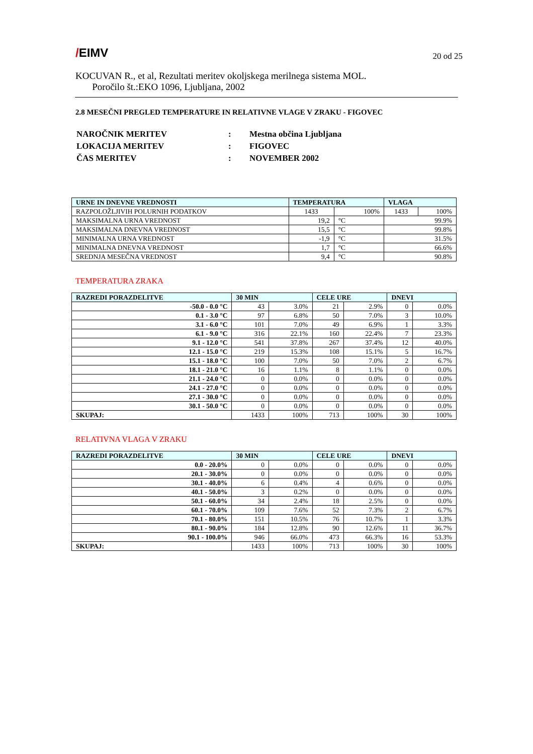/EIMV
KOCUVAN R., et al, Rezultati meritev okoljskega merilnega sistema MOL.
Poročilo št.:EKO 1096, Ljubljana, 2002
20 od 25
2.8 MESEČNI PREGLED TEMPERATURE IN RELATIVNE VLAGE V ZRAKU - FIGOVEC
| NAROČNIK MERITEV | : | Mestna občina Ljubljana |
| LOKACIJA MERITEV | : | FIGOVEC |
| ČAS MERITEV | : | NOVEMBER 2002 |
| URNE IN DNEVNE VREDNOSTI | TEMPERATURA | | VLAGA | |
| --- | --- | --- | --- | --- |
| RAZPOLOŽLJIVIH POLURNIH PODATKOV | 1433 | 100% | 1433 | 100% |
| MAKSIMALNA URNA VREDNOST | 19,2 | °C | 99.9% | |
| MAKSIMALNA DNEVNA VREDNOST | 15,5 | °C | 99.8% | |
| MINIMALNA URNA VREDNOST | -1,9 | °C | 31.5% | |
| MINIMALNA DNEVNA VREDNOST | 1,7 | °C | 66.6% | |
| SREDNJA MESEČNA VREDNOST | 9,4 | °C | 90.8% | |
TEMPERATURA ZRAKA
| RAZREDI PORAZDELITVE | 30 MIN | | CELE URE | | DNEVI | |
| --- | --- | --- | --- | --- | --- | --- |
| -50.0 - 0.0 °C | 43 | 3.0% | 21 | 2.9% | 0 | 0.0% |
| 0.1 - 3.0 °C | 97 | 6.8% | 50 | 7.0% | 3 | 10.0% |
| 3.1 - 6.0 °C | 101 | 7.0% | 49 | 6.9% | 1 | 3.3% |
| 6.1 - 9.0 °C | 316 | 22.1% | 160 | 22.4% | 7 | 23.3% |
| 9.1 - 12.0 °C | 541 | 37.8% | 267 | 37.4% | 12 | 40.0% |
| 12.1 - 15.0 °C | 219 | 15.3% | 108 | 15.1% | 5 | 16.7% |
| 15.1 - 18.0 °C | 100 | 7.0% | 50 | 7.0% | 2 | 6.7% |
| 18.1 - 21.0 °C | 16 | 1.1% | 8 | 1.1% | 0 | 0.0% |
| 21.1 - 24.0 °C | 0 | 0.0% | 0 | 0.0% | 0 | 0.0% |
| 24.1 - 27.0 °C | 0 | 0.0% | 0 | 0.0% | 0 | 0.0% |
| 27.1 - 30.0 °C | 0 | 0.0% | 0 | 0.0% | 0 | 0.0% |
| 30.1 - 50.0 °C | 0 | 0.0% | 0 | 0.0% | 0 | 0.0% |
| SKUPAJ: | 1433 | 100% | 713 | 100% | 30 | 100% |
RELATIVNA VLAGA V ZRAKU
| RAZREDI PORAZDELITVE | 30 MIN | | CELE URE | | DNEVI | |
| --- | --- | --- | --- | --- | --- | --- |
| 0.0 - 20.0% | 0 | 0.0% | 0 | 0.0% | 0 | 0.0% |
| 20.1 - 30.0% | 0 | 0.0% | 0 | 0.0% | 0 | 0.0% |
| 30.1 - 40.0% | 6 | 0.4% | 4 | 0.6% | 0 | 0.0% |
| 40.1 - 50.0% | 3 | 0.2% | 0 | 0.0% | 0 | 0.0% |
| 50.1 - 60.0% | 34 | 2.4% | 18 | 2.5% | 0 | 0.0% |
| 60.1 - 70.0% | 109 | 7.6% | 52 | 7.3% | 2 | 6.7% |
| 70.1 - 80.0% | 151 | 10.5% | 76 | 10.7% | 1 | 3.3% |
| 80.1 - 90.0% | 184 | 12.8% | 90 | 12.6% | 11 | 36.7% |
| 90.1 - 100.0% | 946 | 66.0% | 473 | 66.3% | 16 | 53.3% |
| SKUPAJ: | 1433 | 100% | 713 | 100% | 30 | 100% |